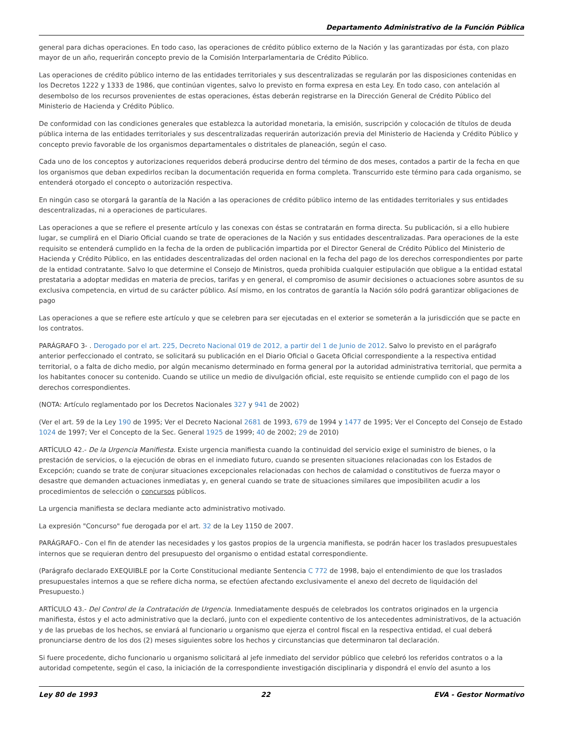Departamento Administrativo de la Función Pública
general para dichas operaciones. En todo caso, las operaciones de crédito público externo de la Nación y las garantizadas por ésta, con plazo mayor de un año, requerirán concepto previo de la Comisión Interparlamentaria de Crédito Público.
Las operaciones de crédito público interno de las entidades territoriales y sus descentralizadas se regularán por las disposiciones contenidas en los Decretos 1222 y 1333 de 1986, que continúan vigentes, salvo lo previsto en forma expresa en esta Ley. En todo caso, con antelación al desembolso de los recursos provenientes de estas operaciones, éstas deberán registrarse en la Dirección General de Crédito Público del Ministerio de Hacienda y Crédito Público.
De conformidad con las condiciones generales que establezca la autoridad monetaria, la emisión, suscripción y colocación de títulos de deuda pública interna de las entidades territoriales y sus descentralizadas requerirán autorización previa del Ministerio de Hacienda y Crédito Público y concepto previo favorable de los organismos departamentales o distritales de planeación, según el caso.
Cada uno de los conceptos y autorizaciones requeridos deberá producirse dentro del término de dos meses, contados a partir de la fecha en que los organismos que deban expedirlos reciban la documentación requerida en forma completa. Transcurrido este término para cada organismo, se entenderá otorgado el concepto o autorización respectiva.
En ningún caso se otorgará la garantía de la Nación a las operaciones de crédito público interno de las entidades territoriales y sus entidades descentralizadas, ni a operaciones de particulares.
Las operaciones a que se refiere el presente artículo y las conexas con éstas se contratarán en forma directa. Su publicación, si a ello hubiere lugar, se cumplirá en el Diario Oficial cuando se trate de operaciones de la Nación y sus entidades descentralizadas. Para operaciones de la este requisito se entenderá cumplido en la fecha de la orden de publicación impartida por el Director General de Crédito Público del Ministerio de Hacienda y Crédito Público, en las entidades descentralizadas del orden nacional en la fecha del pago de los derechos correspondientes por parte de la entidad contratante. Salvo lo que determine el Consejo de Ministros, queda prohibida cualquier estipulación que obligue a la entidad estatal prestataria a adoptar medidas en materia de precios, tarifas y en general, el compromiso de asumir decisiones o actuaciones sobre asuntos de su exclusiva competencia, en virtud de su carácter público. Así mismo, en los contratos de garantía la Nación sólo podrá garantizar obligaciones de pago
Las operaciones a que se refiere este artículo y que se celebren para ser ejecutadas en el exterior se someterán a la jurisdicción que se pacte en los contratos.
PARÁGRAFO 3- . Derogado por el art. 225, Decreto Nacional 019 de 2012, a partir del 1 de Junio de 2012. Salvo lo previsto en el parágrafo anterior perfeccionado el contrato, se solicitará su publicación en el Diario Oficial o Gaceta Oficial correspondiente a la respectiva entidad territorial, o a falta de dicho medio, por algún mecanismo determinado en forma general por la autoridad administrativa territorial, que permita a los habitantes conocer su contenido. Cuando se utilice un medio de divulgación oficial, este requisito se entiende cumplido con el pago de los derechos correspondientes.
(NOTA: Artículo reglamentado por los Decretos Nacionales 327 y 941 de 2002)
(Ver el art. 59 de la Ley 190 de 1995; Ver el Decreto Nacional 2681 de 1993, 679 de 1994 y 1477 de 1995; Ver el Concepto del Consejo de Estado 1024 de 1997; Ver el Concepto de la Sec. General 1925 de 1999; 40 de 2002; 29 de 2010)
ARTÍCULO 42.- De la Urgencia Manifiesta. Existe urgencia manifiesta cuando la continuidad del servicio exige el suministro de bienes, o la prestación de servicios, o la ejecución de obras en el inmediato futuro, cuando se presenten situaciones relacionadas con los Estados de Excepción; cuando se trate de conjurar situaciones excepcionales relacionadas con hechos de calamidad o constitutivos de fuerza mayor o desastre que demanden actuaciones inmediatas y, en general cuando se trate de situaciones similares que imposibiliten acudir a los procedimientos de selección o concursos públicos.
La urgencia manifiesta se declara mediante acto administrativo motivado.
La expresión "Concurso" fue derogada por el art. 32 de la Ley 1150 de 2007.
PARÁGRAFO.- Con el fin de atender las necesidades y los gastos propios de la urgencia manifiesta, se podrán hacer los traslados presupuestales internos que se requieran dentro del presupuesto del organismo o entidad estatal correspondiente.
(Parágrafo declarado EXEQUIBLE por la Corte Constitucional mediante Sentencia C 772 de 1998, bajo el entendimiento de que los traslados presupuestales internos a que se refiere dicha norma, se efectúen afectando exclusivamente el anexo del decreto de liquidación del Presupuesto.)
ARTÍCULO 43.- Del Control de la Contratación de Urgencia. Inmediatamente después de celebrados los contratos originados en la urgencia manifiesta, éstos y el acto administrativo que la declaró, junto con el expediente contentivo de los antecedentes administrativos, de la actuación y de las pruebas de los hechos, se enviará al funcionario u organismo que ejerza el control fiscal en la respectiva entidad, el cual deberá pronunciarse dentro de los dos (2) meses siguientes sobre los hechos y circunstancias que determinaron tal declaración.
Si fuere procedente, dicho funcionario u organismo solicitará al jefe inmediato del servidor público que celebró los referidos contratos o a la autoridad competente, según el caso, la iniciación de la correspondiente investigación disciplinaria y dispondrá el envío del asunto a los
Ley 80 de 1993 22 EVA - Gestor Normativo